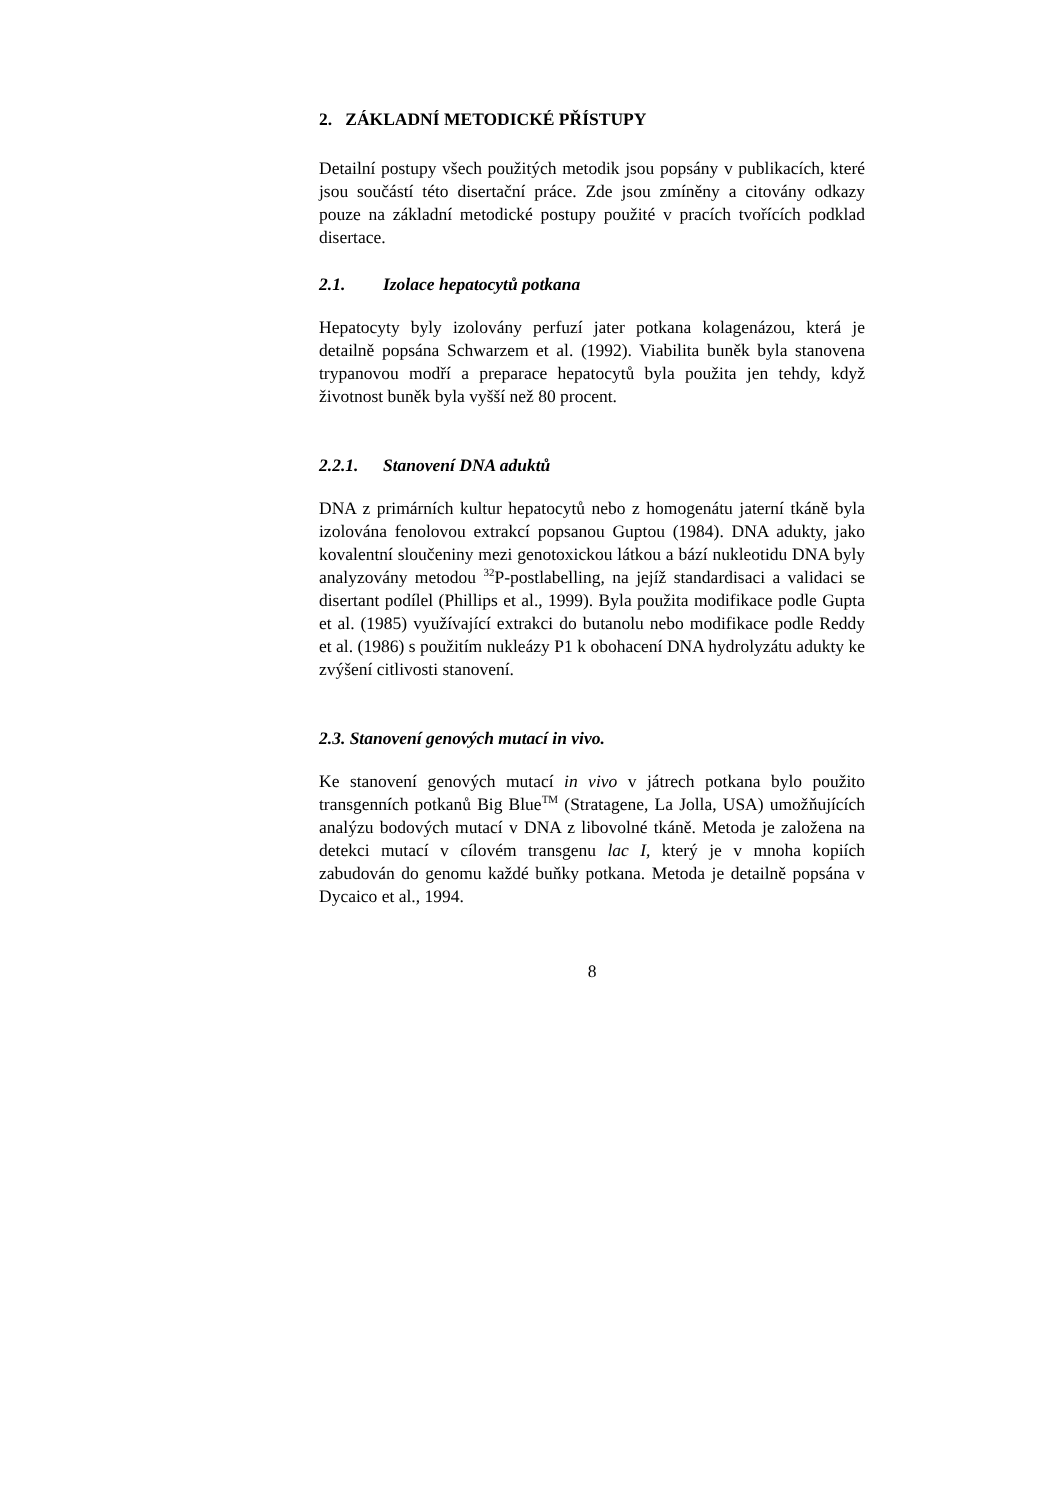2. ZÁKLADNÍ METODICKÉ PŘÍSTUPY
Detailní postupy všech použitých metodik jsou popsány v publikacích, které jsou součástí této disertační práce. Zde jsou zmíněny a citovány odkazy pouze na základní metodické postupy použité v pracích tvořících podklad disertace.
2.1. Izolace hepatocytů potkana
Hepatocyty byly izolovány perfuzí jater potkana kolagenázou, která je detailně popsána Schwarzem et al. (1992). Viabilita buněk byla stanovena trypanovou modří a preparace hepatocytů byla použita jen tehdy, když životnost buněk byla vyšší než 80 procent.
2.2.1. Stanovení DNA aduktů
DNA z primárních kultur hepatocytů nebo z homogenátu jaterní tkáně byla izolována fenolovou extrakcí popsanou Guptou (1984). DNA adukty, jako kovalentní sloučeniny mezi genotoxickou látkou a bází nukleotidu DNA byly analyzovány metodou <sup>32</sup>P-postlabelling, na jejíž standardisaci a validaci se disertant podílel (Phillips et al., 1999). Byla použita modifikace podle Gupta et al. (1985) využívající extrakci do butanolu nebo modifikace podle Reddy et al. (1986) s použitím nukleázy P1 k obohacení DNA hydrolyzátu adukty ke zvýšení citlivosti stanovení.
2.3. Stanovení genových mutací in vivo.
Ke stanovení genových mutací in vivo v játrech potkana bylo použito transgenních potkanů Big Blue<sup>TM</sup> (Stratagene, La Jolla, USA) umožňujících analýzu bodových mutací v DNA z libovolné tkáně. Metoda je založena na detekci mutací v cílovém transgenu lac I, který je v mnoha kopiích zabudován do genomu každé buňky potkana. Metoda je detailně popsána v Dycaico et al., 1994.
8